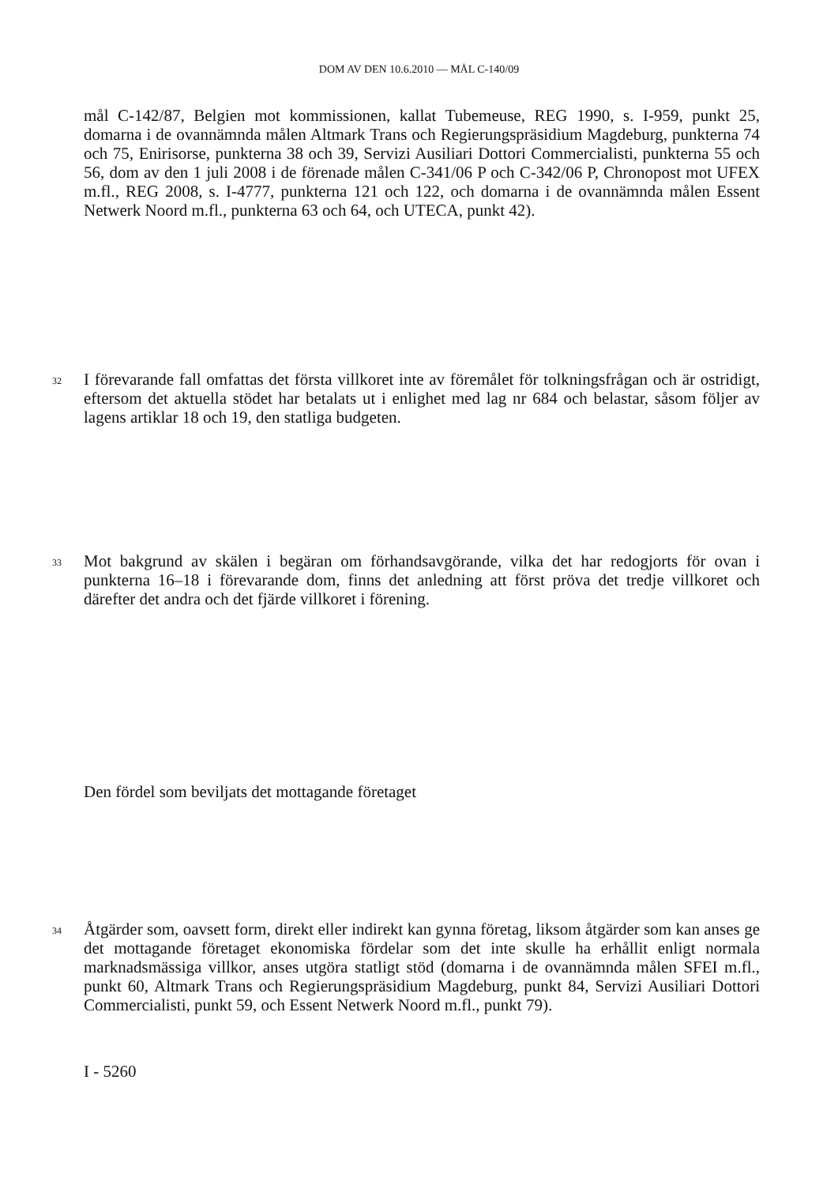DOM AV DEN 10.6.2010 — MÅL C-140/09
mål C-142/87, Belgien mot kommissionen, kallat Tubemeuse, REG 1990, s. I-959, punkt 25, domarna i de ovannämnda målen Altmark Trans och Regierungspräsidium Magdeburg, punkterna 74 och 75, Enirisorse, punkterna 38 och 39, Servizi Ausiliari Dottori Commercialisti, punkterna 55 och 56, dom av den 1 juli 2008 i de förenade målen C-341/06 P och C-342/06 P, Chronopost mot UFEX m.fl., REG 2008, s. I-4777, punkterna 121 och 122, och domarna i de ovannämnda målen Essent Netwerk Noord m.fl., punkterna 63 och 64, och UTECA, punkt 42).
32
I förevarande fall omfattas det första villkoret inte av föremålet för tolkningsfrågan och är ostridigt, eftersom det aktuella stödet har betalats ut i enlighet med lag nr 684 och belastar, såsom följer av lagens artiklar 18 och 19, den statliga budgeten.
33
Mot bakgrund av skälen i begäran om förhandsavgörande, vilka det har redogjorts för ovan i punkterna 16–18 i förevarande dom, finns det anledning att först pröva det tredje villkoret och därefter det andra och det fjärde villkoret i förening.
Den fördel som beviljats det mottagande företaget
34
Åtgärder som, oavsett form, direkt eller indirekt kan gynna företag, liksom åtgärder som kan anses ge det mottagande företaget ekonomiska fördelar som det inte skulle ha erhållit enligt normala marknadsmässiga villkor, anses utgöra statligt stöd (domarna i de ovannämnda målen SFEI m.fl., punkt 60, Altmark Trans och Regierungspräsidium Magdeburg, punkt 84, Servizi Ausiliari Dottori Commercialisti, punkt 59, och Essent Netwerk Noord m.fl., punkt 79).
I - 5260